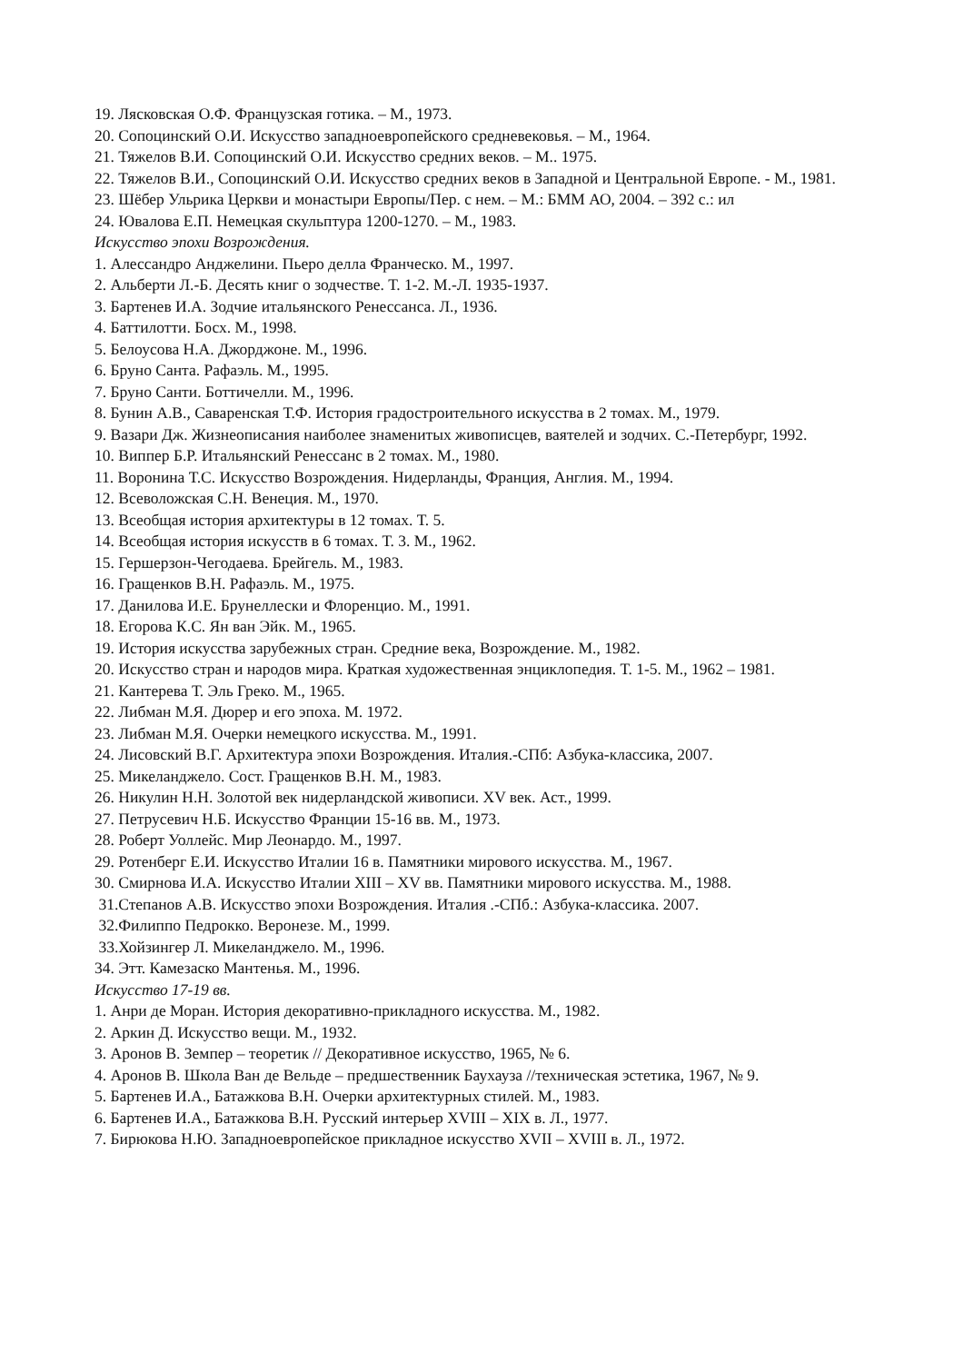19. Лясковская О.Ф. Французская готика. – М., 1973.
20. Сопоцинский О.И. Искусство западноевропейского средневековья. – М., 1964.
21. Тяжелов В.И. Сопоцинский О.И. Искусство средних веков. – М.. 1975.
22. Тяжелов В.И., Сопоцинский О.И. Искусство средних веков в Западной и Центральной Европе. - М., 1981.
23. Шёбер Ульрика Церкви и монастыри Европы/Пер. с нем. – М.: БММ АО, 2004. – 392 с.: ил
24. Ювалова Е.П. Немецкая скульптура 1200-1270. – М., 1983.
Искусство эпохи Возрождения.
1. Алессандро Анджелини. Пьеро делла Франческо. М., 1997.
2. Альберти Л.-Б. Десять книг о зодчестве. Т. 1-2. М.-Л. 1935-1937.
3. Бартенев И.А. Зодчие итальянского Ренессанса. Л., 1936.
4. Баттилотти. Босх. М., 1998.
5. Белоусова Н.А. Джорджоне. М., 1996.
6. Бруно Санта. Рафаэль. М., 1995.
7. Бруно Санти. Боттичелли. М., 1996.
8. Бунин А.В., Саваренская Т.Ф. История градостроительного искусства в 2 томах. М., 1979.
9. Вазари Дж. Жизнеописания наиболее знаменитых живописцев, ваятелей и зодчих. С.-Петербург, 1992.
10. Виппер Б.Р. Итальянский Ренессанс в 2 томах. М., 1980.
11. Воронина Т.С. Искусство Возрождения. Нидерланды, Франция, Англия. М., 1994.
12. Всеволожская С.Н. Венеция. М., 1970.
13. Всеобщая история архитектуры в 12 томах. Т. 5.
14. Всеобщая история искусств в 6 томах. Т. 3. М., 1962.
15. Гершерзон-Чегодаева. Брейгель. М., 1983.
16. Гращенков В.Н. Рафаэль. М., 1975.
17. Данилова И.Е. Брунеллески и Флоренцио. М., 1991.
18. Егорова К.С. Ян ван Эйк. М., 1965.
19. История искусства зарубежных стран. Средние века, Возрождение. М., 1982.
20. Искусство стран и народов мира. Краткая художественная энциклопедия. Т. 1-5. М., 1962 – 1981.
21. Кантерева Т. Эль Греко. М., 1965.
22. Либман М.Я. Дюрер и его эпоха. М. 1972.
23. Либман М.Я. Очерки немецкого искусства. М., 1991.
24. Лисовский В.Г. Архитектура эпохи Возрождения. Италия.-СПб: Азбука-классика, 2007.
25. Микеланджело. Сост. Гращенков В.Н. М., 1983.
26. Никулин Н.Н. Золотой век нидерландской живописи. XV век. Аст., 1999.
27. Петрусевич Н.Б. Искусство Франции 15-16 вв. М., 1973.
28. Роберт Уоллейс. Мир Леонардо. М., 1997.
29. Ротенберг Е.И. Искусство Италии 16 в. Памятники мирового искусства. М., 1967.
30. Смирнова И.А. Искусство Италии XIII – XV вв. Памятники мирового искусства. М., 1988.
31.Степанов А.В. Искусство эпохи Возрождения. Италия .-СПб.: Азбука-классика. 2007.
32.Филиппо Педрокко. Веронезе. М., 1999.
33.Хойзингер Л. Микеланджело. М., 1996.
34. Этт. Камезаско Мантенья. М., 1996.
Искусство 17-19 вв.
1. Анри де Моран. История декоративно-прикладного искусства. М., 1982.
2. Аркин Д. Искусство вещи. М., 1932.
3. Аронов В. Земпер – теоретик // Декоративное искусство, 1965, № 6.
4. Аронов В. Школа Ван де Вельде – предшественник Баухауза //техническая эстетика, 1967, № 9.
5. Бартенев И.А., Батажкова В.Н. Очерки архитектурных стилей. М., 1983.
6. Бартенев И.А., Батажкова В.Н. Русский интерьер XVIII – XIX в. Л., 1977.
7. Бирюкова Н.Ю. Западноевропейское прикладное искусство XVII – XVIII в. Л., 1972.